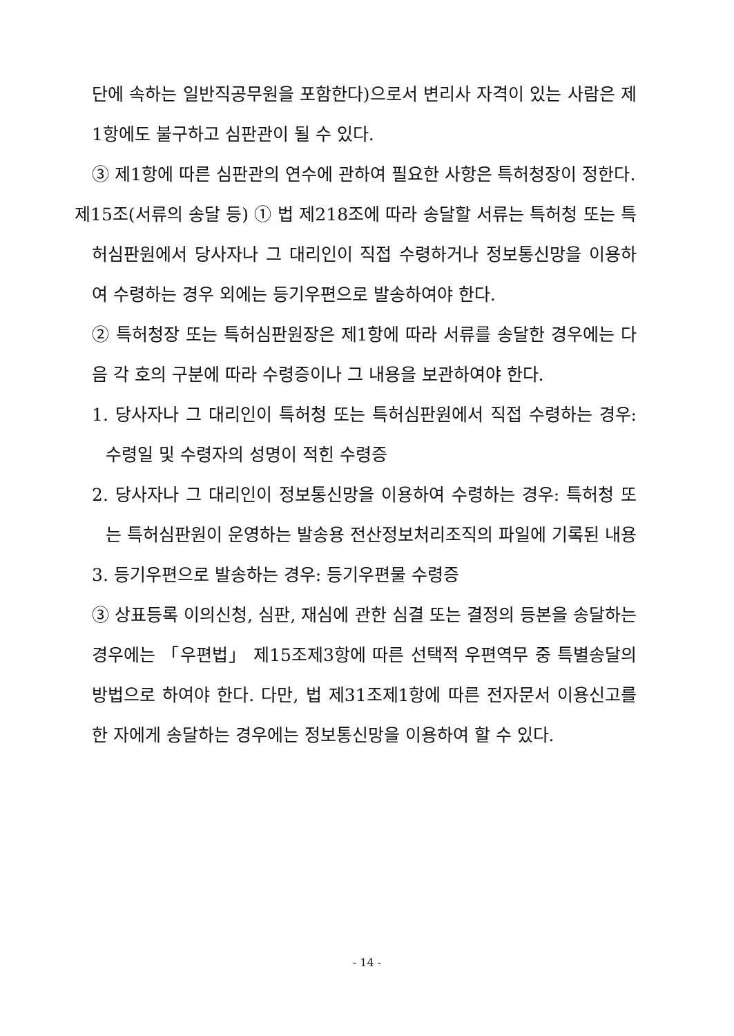단에 속하는 일반직공무원을 포함한다)으로서 변리사 자격이 있는 사람은 제1항에도 불구하고 심판관이 될 수 있다.
③ 제1항에 따른 심판관의 연수에 관하여 필요한 사항은 특허청장이 정한다.
제15조(서류의 송달 등) ① 법 제218조에 따라 송달할 서류는 특허청 또는 특허심판원에서 당사자나 그 대리인이 직접 수령하거나 정보통신망을 이용하여 수령하는 경우 외에는 등기우편으로 발송하여야 한다.
② 특허청장 또는 특허심판원장은 제1항에 따라 서류를 송달한 경우에는 다음 각 호의 구분에 따라 수령증이나 그 내용을 보관하여야 한다.
1. 당사자나 그 대리인이 특허청 또는 특허심판원에서 직접 수령하는 경우: 수령일 및 수령자의 성명이 적힌 수령증
2. 당사자나 그 대리인이 정보통신망을 이용하여 수령하는 경우: 특허청 또는 특허심판원이 운영하는 발송용 전산정보처리조직의 파일에 기록된 내용
3. 등기우편으로 발송하는 경우: 등기우편물 수령증
③ 상표등록 이의신청, 심판, 재심에 관한 심결 또는 결정의 등본을 송달하는 경우에는 「우편법」 제15조제3항에 따른 선택적 우편역무 중 특별송달의 방법으로 하여야 한다. 다만, 법 제31조제1항에 따른 전자문서 이용신고를 한 자에게 송달하는 경우에는 정보통신망을 이용하여 할 수 있다.
- 14 -